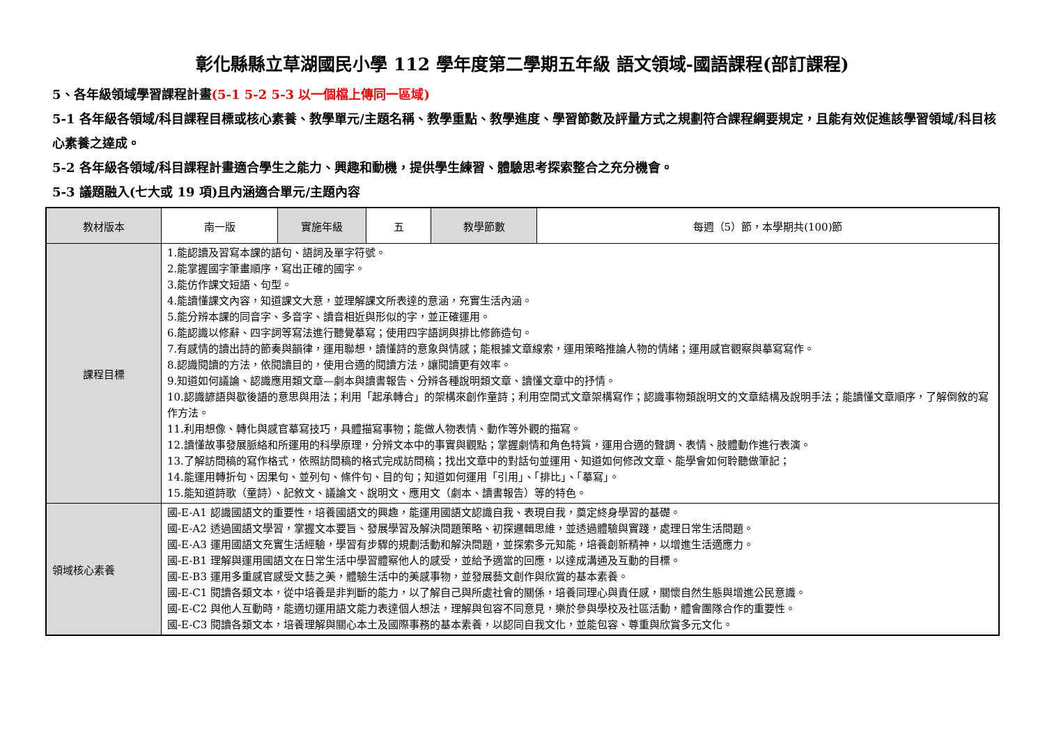彰化縣縣立草湖國民小學 112 學年度第二學期五年級 語文領域-國語課程(部訂課程)
5、各年級領域學習課程計畫(5-1 5-2 5-3 以一個檔上傳同一區域)
5-1 各年級各領域/科目課程目標或核心素養、教學單元/主題名稱、教學重點、教學進度、學習節數及評量方式之規劃符合課程綱要規定，且能有效促進該學習領域/科目核心素養之達成。
5-2 各年級各領域/科目課程計畫適合學生之能力、興趣和動機，提供學生練習、體驗思考探索整合之充分機會。
5-3 議題融入(七大或 19 項)且內涵適合單元/主題內容
| 教材版本 | 南一版 | 實施年級 | 五 | 教學節數 | 每週（5）節，本學期共(100)節 |
| 課程目標 | 1.能認讀及習寫本課的語句、語詞及單字符號。 2.能掌握國字筆畫順序，寫出正確的國字。 3.能仿作課文短語、句型。 4.能讀懂課文內容，知道課文大意，並理解課文所表達的意涵，充實生活內涵。 5.能分辨本課的同音字、多音字、讀音相近與形似的字，並正確運用。 6.能認識以修辭、四字詞等寫法進行聽覺摹寫；使用四字語詞與排比修飾造句。 7.有感情的讀出詩的節奏與韻律，運用聯想，讀懂詩的意象與情感；能根據文章線索，運用策略推論人物的情緒；運用感官觀察與摹寫寫作。 8.認識閱讀的方法，依閱讀目的，使用合適的閱讀方法，讓閱讀更有效率。 9.知道如何議論、認識應用類文章—劇本與讀書報告、分辨各種說明類文章、讀懂文章中的抒情。 10.認識諺語與歇後語的意思與用法；利用「起承轉合」的架構來創作童詩；利用空間式文章架構寫作；認識事物類說明文的文章結構及說明手法；能讀懂文章順序，了解倒敘的寫作方法。 11.利用想像、轉化與感官摹寫技巧，具體描寫事物；能做人物表情、動作等外觀的描寫。 12.讀懂故事發展脈絡和所運用的科學原理，分辨文本中的事實與觀點；掌握劇情和角色特質，運用合適的聲調、表情、肢體動作進行表演。 13.了解訪問稿的寫作格式，依照訪問稿的格式完成訪問稿；找出文章中的對話句並運用、知道如何修改文章、能學會如何聆聽做筆記； 14.能運用轉折句、因果句、並列句、條件句、目的句；知道如何運用「引用」、「排比」、「摹寫」。 15.能知道詩歌（童詩）、記敘文、議論文、說明文、應用文（劇本、讀書報告）等的特色。 | | | | |
| 領域核心素養 | 國-E-A1 認識國語文的重要性，培養國語文的興趣，能運用國語文認識自我、表現自我，奠定終身學習的基礎。 國-E-A2 透過國語文學習，掌握文本要旨、發展學習及解決問題策略、初探邏輯思維，並透過體驗與實踐，處理日常生活問題。 國-E-A3 運用國語文充實生活經驗，學習有步驟的規劃活動和解決問題，並探索多元知能，培養創新精神，以增進生活適應力。 國-E-B1 理解與運用國語文在日常生活中學習體察他人的感受，並給予適當的回應，以達成溝通及互動的目標。 國-E-B3 運用多重感官感受文藝之美，體驗生活中的美感事物，並發展藝文創作與欣賞的基本素養。 國-E-C1 閱讀各類文本，從中培養是非判斷的能力，以了解自己與所處社會的關係，培養同理心與責任感，關懷自然生態與增進公民意識。 國-E-C2 與他人互動時，能適切運用語文能力表達個人想法，理解與包容不同意見，樂於參與學校及社區活動，體會團隊合作的重要性。 國-E-C3 閱讀各類文本，培養理解與關心本土及國際事務的基本素養，以認同自我文化，並能包容、尊重與欣賞多元文化。 | | | | |